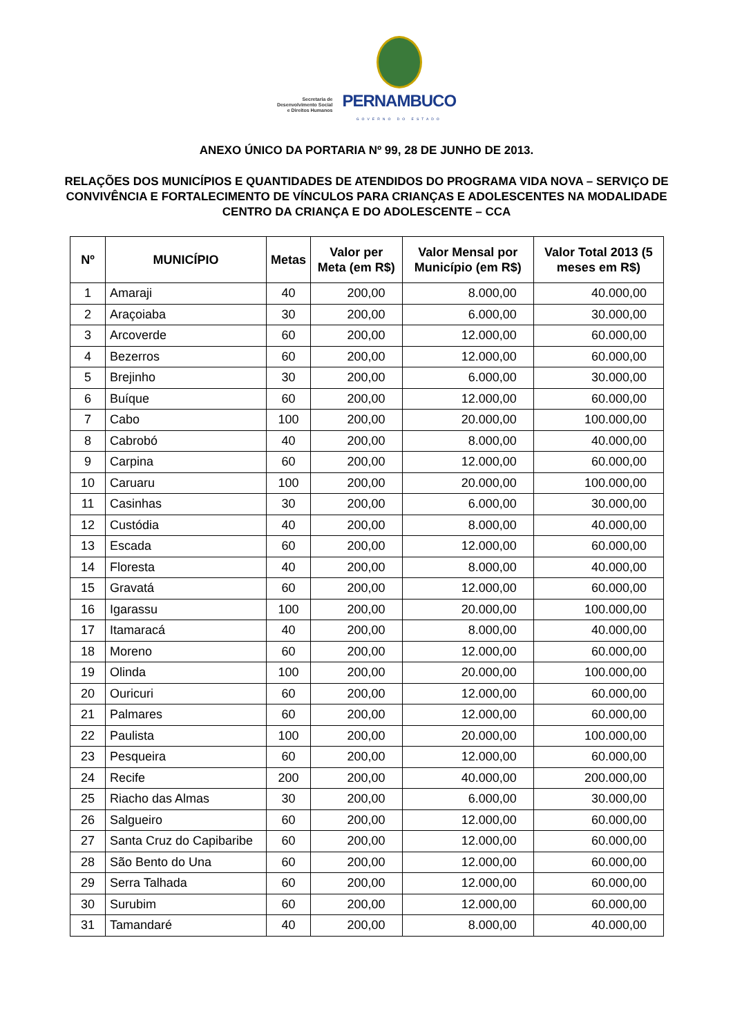Secretaria de
Desenvolvimento Social
e Direitos Humanos
PERNAMBUCO
GOVERNO DO ESTADO
ANEXO ÚNICO DA PORTARIA Nº 99, 28 DE JUNHO DE 2013.
RELAÇÕES DOS MUNICÍPIOS E QUANTIDADES DE ATENDIDOS DO PROGRAMA VIDA NOVA – SERVIÇO DE CONVIVÊNCIA E FORTALECIMENTO DE VÍNCULOS PARA CRIANÇAS E ADOLESCENTES NA MODALIDADE CENTRO DA CRIANÇA E DO ADOLESCENTE – CCA
| Nº | MUNICÍPIO | Metas | Valor per Meta (em R$) | Valor Mensal por Município (em R$) | Valor Total 2013 (5 meses em R$) |
| --- | --- | --- | --- | --- | --- |
| 1 | Amaraji | 40 | 200,00 | 8.000,00 | 40.000,00 |
| 2 | Araçoiaba | 30 | 200,00 | 6.000,00 | 30.000,00 |
| 3 | Arcoverde | 60 | 200,00 | 12.000,00 | 60.000,00 |
| 4 | Bezerros | 60 | 200,00 | 12.000,00 | 60.000,00 |
| 5 | Brejinho | 30 | 200,00 | 6.000,00 | 30.000,00 |
| 6 | Buíque | 60 | 200,00 | 12.000,00 | 60.000,00 |
| 7 | Cabo | 100 | 200,00 | 20.000,00 | 100.000,00 |
| 8 | Cabrobó | 40 | 200,00 | 8.000,00 | 40.000,00 |
| 9 | Carpina | 60 | 200,00 | 12.000,00 | 60.000,00 |
| 10 | Caruaru | 100 | 200,00 | 20.000,00 | 100.000,00 |
| 11 | Casinhas | 30 | 200,00 | 6.000,00 | 30.000,00 |
| 12 | Custódia | 40 | 200,00 | 8.000,00 | 40.000,00 |
| 13 | Escada | 60 | 200,00 | 12.000,00 | 60.000,00 |
| 14 | Floresta | 40 | 200,00 | 8.000,00 | 40.000,00 |
| 15 | Gravatá | 60 | 200,00 | 12.000,00 | 60.000,00 |
| 16 | Igarassu | 100 | 200,00 | 20.000,00 | 100.000,00 |
| 17 | Itamaracá | 40 | 200,00 | 8.000,00 | 40.000,00 |
| 18 | Moreno | 60 | 200,00 | 12.000,00 | 60.000,00 |
| 19 | Olinda | 100 | 200,00 | 20.000,00 | 100.000,00 |
| 20 | Ouricuri | 60 | 200,00 | 12.000,00 | 60.000,00 |
| 21 | Palmares | 60 | 200,00 | 12.000,00 | 60.000,00 |
| 22 | Paulista | 100 | 200,00 | 20.000,00 | 100.000,00 |
| 23 | Pesqueira | 60 | 200,00 | 12.000,00 | 60.000,00 |
| 24 | Recife | 200 | 200,00 | 40.000,00 | 200.000,00 |
| 25 | Riacho das Almas | 30 | 200,00 | 6.000,00 | 30.000,00 |
| 26 | Salgueiro | 60 | 200,00 | 12.000,00 | 60.000,00 |
| 27 | Santa Cruz do Capibaribe | 60 | 200,00 | 12.000,00 | 60.000,00 |
| 28 | São Bento do Una | 60 | 200,00 | 12.000,00 | 60.000,00 |
| 29 | Serra Talhada | 60 | 200,00 | 12.000,00 | 60.000,00 |
| 30 | Surubim | 60 | 200,00 | 12.000,00 | 60.000,00 |
| 31 | Tamandaré | 40 | 200,00 | 8.000,00 | 40.000,00 |